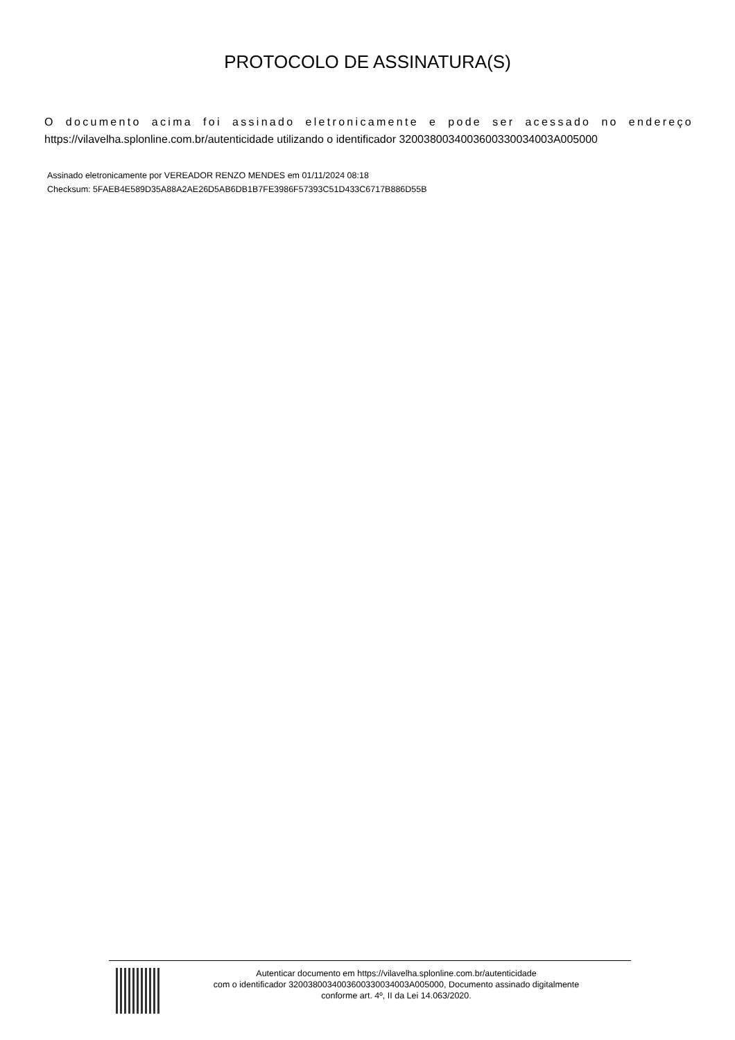PROTOCOLO DE ASSINATURA(S)
O documento acima foi assinado eletronicamente e pode ser acessado no endereço
https://vilavelha.splonline.com.br/autenticidade utilizando o identificador 3200380034003600330034003A005000
Assinado eletronicamente por VEREADOR RENZO MENDES em 01/11/2024 08:18
Checksum: 5FAEB4E589D35A88A2AE26D5AB6DB1B7FE3986F57393C51D433C6717B886D55B
Autenticar documento em https://vilavelha.splonline.com.br/autenticidade
com o identificador 3200380034003600330034003A005000, Documento assinado digitalmente
conforme art. 4º, II da Lei 14.063/2020.